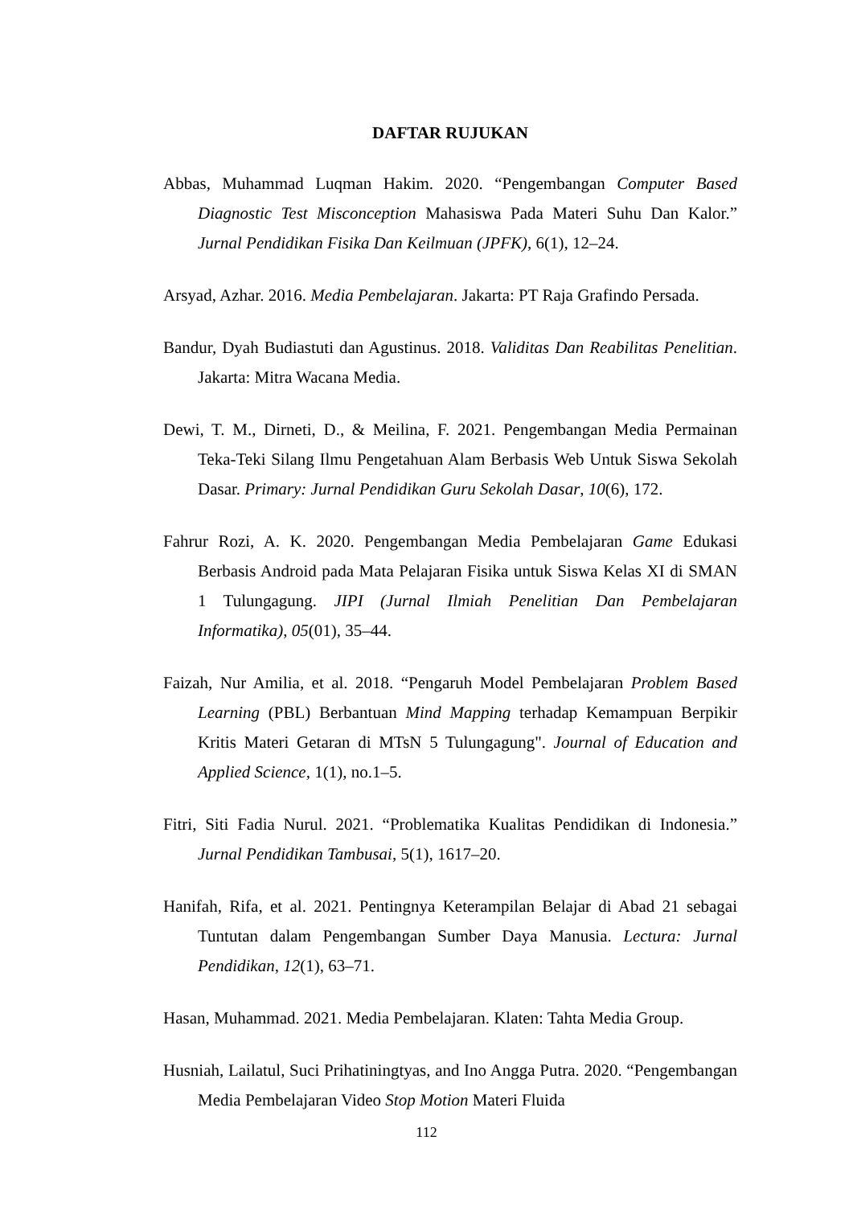DAFTAR RUJUKAN
Abbas, Muhammad Luqman Hakim. 2020. “Pengembangan Computer Based Diagnostic Test Misconception Mahasiswa Pada Materi Suhu Dan Kalor.” Jurnal Pendidikan Fisika Dan Keilmuan (JPFK), 6(1), 12–24.
Arsyad, Azhar. 2016. Media Pembelajaran. Jakarta: PT Raja Grafindo Persada.
Bandur, Dyah Budiastuti dan Agustinus. 2018. Validitas Dan Reabilitas Penelitian. Jakarta: Mitra Wacana Media.
Dewi, T. M., Dirneti, D., & Meilina, F. 2021. Pengembangan Media Permainan Teka-Teki Silang Ilmu Pengetahuan Alam Berbasis Web Untuk Siswa Sekolah Dasar. Primary: Jurnal Pendidikan Guru Sekolah Dasar, 10(6), 172.
Fahrur Rozi, A. K. 2020. Pengembangan Media Pembelajaran Game Edukasi Berbasis Android pada Mata Pelajaran Fisika untuk Siswa Kelas XI di SMAN 1 Tulungagung. JIPI (Jurnal Ilmiah Penelitian Dan Pembelajaran Informatika), 05(01), 35–44.
Faizah, Nur Amilia, et al. 2018. “Pengaruh Model Pembelajaran Problem Based Learning (PBL) Berbantuan Mind Mapping terhadap Kemampuan Berpikir Kritis Materi Getaran di MTsN 5 Tulungagung". Journal of Education and Applied Science, 1(1), no.1–5.
Fitri, Siti Fadia Nurul. 2021. “Problematika Kualitas Pendidikan di Indonesia.” Jurnal Pendidikan Tambusai, 5(1), 1617–20.
Hanifah, Rifa, et al. 2021. Pentingnya Keterampilan Belajar di Abad 21 sebagai Tuntutan dalam Pengembangan Sumber Daya Manusia. Lectura: Jurnal Pendidikan, 12(1), 63–71.
Hasan, Muhammad. 2021. Media Pembelajaran. Klaten: Tahta Media Group.
Husniah, Lailatul, Suci Prihatiningtyas, and Ino Angga Putra. 2020. “Pengembangan Media Pembelajaran Video Stop Motion Materi Fluida
112